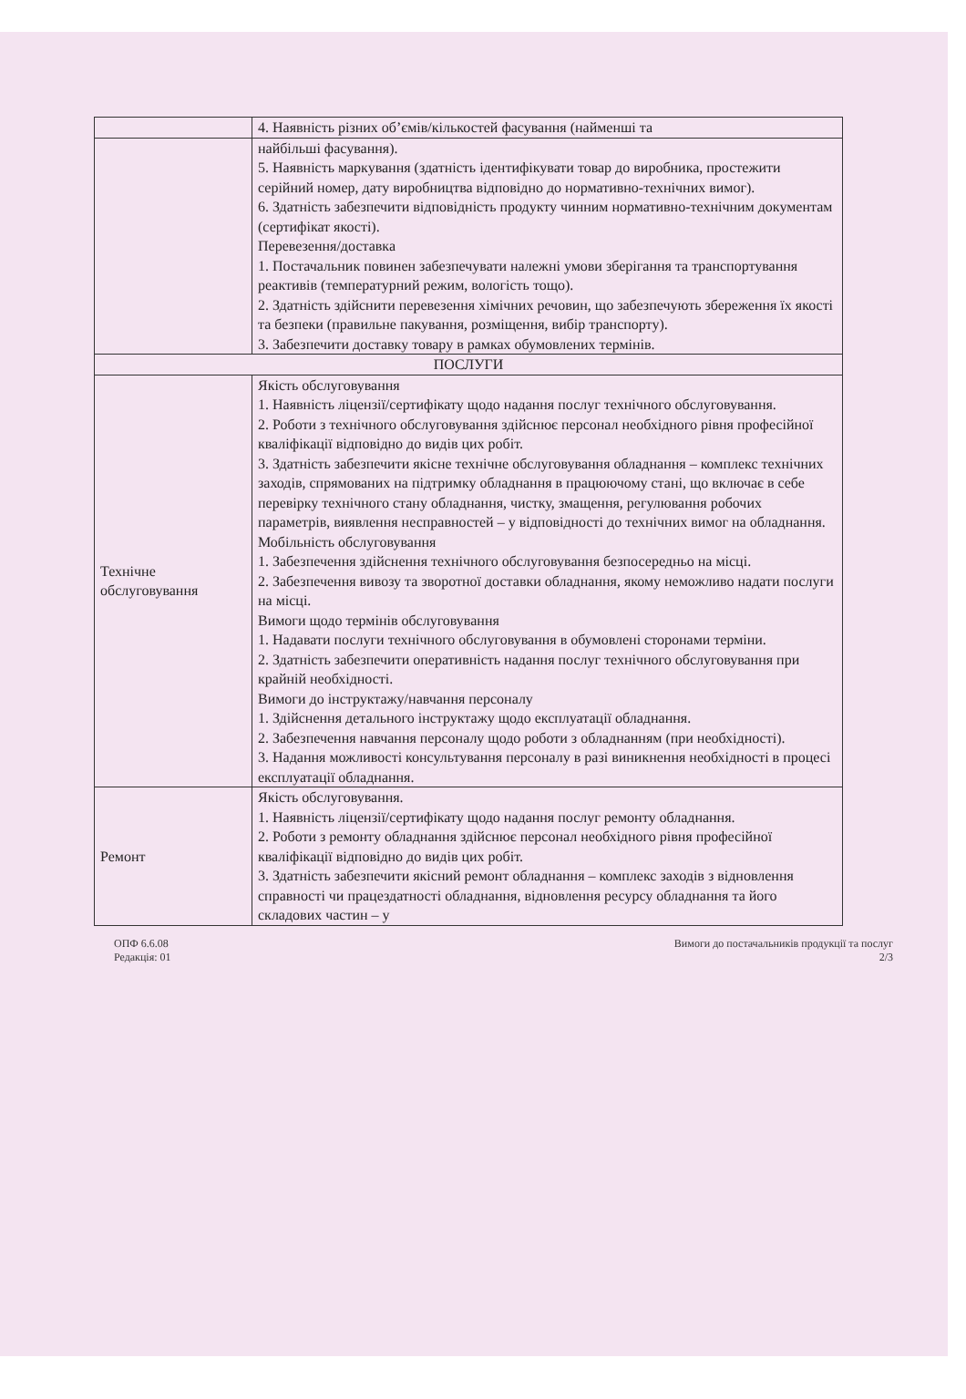| | 4. Наявність різних об’ємів/кількостей фасування (найменші та |
| | найбільші фасування). 5. Наявність маркування (здатність ідентифікувати товар до виробника, простежити серійний номер, дату виробництва відповідно до нормативно-технічних вимог). 6. Здатність забезпечити відповідність продукту чинним нормативно-технічним документам (сертифікат якості). Перевезення/доставка 1. Постачальник повинен забезпечувати належні умови зберігання та транспортування реактивів (температурний режим, вологість тощо). 2. Здатність здійснити перевезення хімічних речовин, що забезпечують збереження їх якості та безпеки (правильне пакування, розміщення, вибір транспорту). 3. Забезпечити доставку товару в рамках обумовлених термінів. |
| ПОСЛУГИ | |
| Технічне обслуговування | Якість обслуговування 1. Наявність ліцензії/сертифікату щодо надання послуг технічного обслуговування. 2. Роботи з технічного обслуговування здійснює персонал необхідного рівня професійної кваліфікації відповідно до видів цих робіт. 3. Здатність забезпечити якісне технічне обслуговування обладнання – комплекс технічних заходів, спрямованих на підтримку обладнання в працюючому стані, що включає в себе перевірку технічного стану обладнання, чистку, змащення, регулювання робочих параметрів, виявлення несправностей – у відповідності до технічних вимог на обладнання. Мобільність обслуговування 1. Забезпечення здійснення технічного обслуговування безпосередньо на місці. 2. Забезпечення вивозу та зворотної доставки обладнання, якому неможливо надати послуги на місці. Вимоги щодо термінів обслуговування 1. Надавати послуги технічного обслуговування в обумовлені сторонами терміни. 2. Здатність забезпечити оперативність надання послуг технічного обслуговування при крайній необхідності. Вимоги до інструктажу/навчання персоналу 1. Здійснення детального інструктажу щодо експлуатації обладнання. 2. Забезпечення навчання персоналу щодо роботи з обладнанням (при необхідності). 3. Надання можливості консультування персоналу в разі виникнення необхідності в процесі експлуатації обладнання. |
| Ремонт | Якість обслуговування. 1. Наявність ліцензії/сертифікату щодо надання послуг ремонту обладнання. 2. Роботи з ремонту обладнання здійснює персонал необхідного рівня професійної кваліфікації відповідно до видів цих робіт. 3. Здатність забезпечити якісний ремонт обладнання – комплекс заходів з відновлення справності чи працездатності обладнання, відновлення ресурсу обладнання та його складових частин – у |
ОПФ 6.6.08
Редакція: 01
Вимоги до постачальників продукції та послуг
2/3